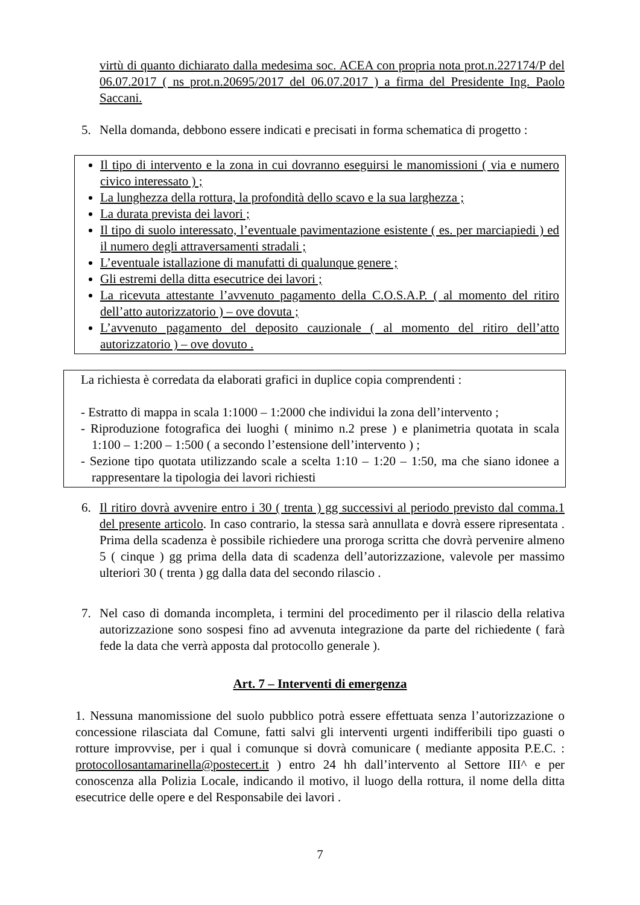virtù di quanto dichiarato dalla medesima soc. ACEA con propria nota prot.n.227174/P del 06.07.2017 ( ns prot.n.20695/2017 del 06.07.2017 ) a firma del Presidente Ing. Paolo Saccani.
5. Nella domanda, debbono essere indicati e precisati in forma schematica di progetto :
Il tipo di intervento e la zona in cui dovranno eseguirsi le manomissioni ( via e numero civico interessato ) ;
La lunghezza della rottura, la profondità dello scavo e la sua larghezza ;
La durata prevista dei lavori ;
Il tipo di suolo interessato, l’eventuale pavimentazione esistente ( es. per marciapiedi ) ed il numero degli attraversamenti stradali ;
L’eventuale istallazione di manufatti di qualunque genere ;
Gli estremi della ditta esecutrice dei lavori ;
La ricevuta attestante l’avvenuto pagamento della C.O.S.A.P. ( al momento del ritiro dell’atto autorizzatorio ) – ove dovuta ;
L’avvenuto pagamento del deposito cauzionale ( al momento del ritiro dell’atto autorizzatorio ) – ove dovuto .
La richiesta è corredata da elaborati grafici in duplice copia comprendenti :
- Estratto di mappa in scala 1:1000 – 1:2000 che individui la zona dell’intervento ;
- Riproduzione fotografica dei luoghi ( minimo n.2 prese ) e planimetria quotata in scala 1:100 – 1:200 – 1:500 ( a secondo l’estensione dell’intervento ) ;
- Sezione tipo quotata utilizzando scale a scelta 1:10 – 1:20 – 1:50, ma che siano idonee a rappresentare la tipologia dei lavori richiesti
6. Il ritiro dovrà avvenire entro i 30 ( trenta ) gg successivi al periodo previsto dal comma.1 del presente articolo. In caso contrario, la stessa sarà annullata e dovrà essere ripresentata . Prima della scadenza è possibile richiedere una proroga scritta che dovrà pervenire almeno 5 ( cinque ) gg prima della data di scadenza dell’autorizzazione, valevole per massimo ulteriori 30 ( trenta ) gg dalla data del secondo rilascio .
7. Nel caso di domanda incompleta, i termini del procedimento per il rilascio della relativa autorizzazione sono sospesi fino ad avvenuta integrazione da parte del richiedente ( farà fede la data che verrà apposta dal protocollo generale ).
Art. 7 – Interventi di emergenza
1. Nessuna manomissione del suolo pubblico potrà essere effettuata senza l’autorizzazione o concessione rilasciata dal Comune, fatti salvi gli interventi urgenti indifferibili tipo guasti o rotture improvvise, per i qual i comunque si dovrà comunicare ( mediante apposita P.E.C. : protocollosantamarinella@postecert.it ) entro 24 hh dall’intervento al Settore III^ e per conoscenza alla Polizia Locale, indicando il motivo, il luogo della rottura, il nome della ditta esecutrice delle opere e del Responsabile dei lavori .
7